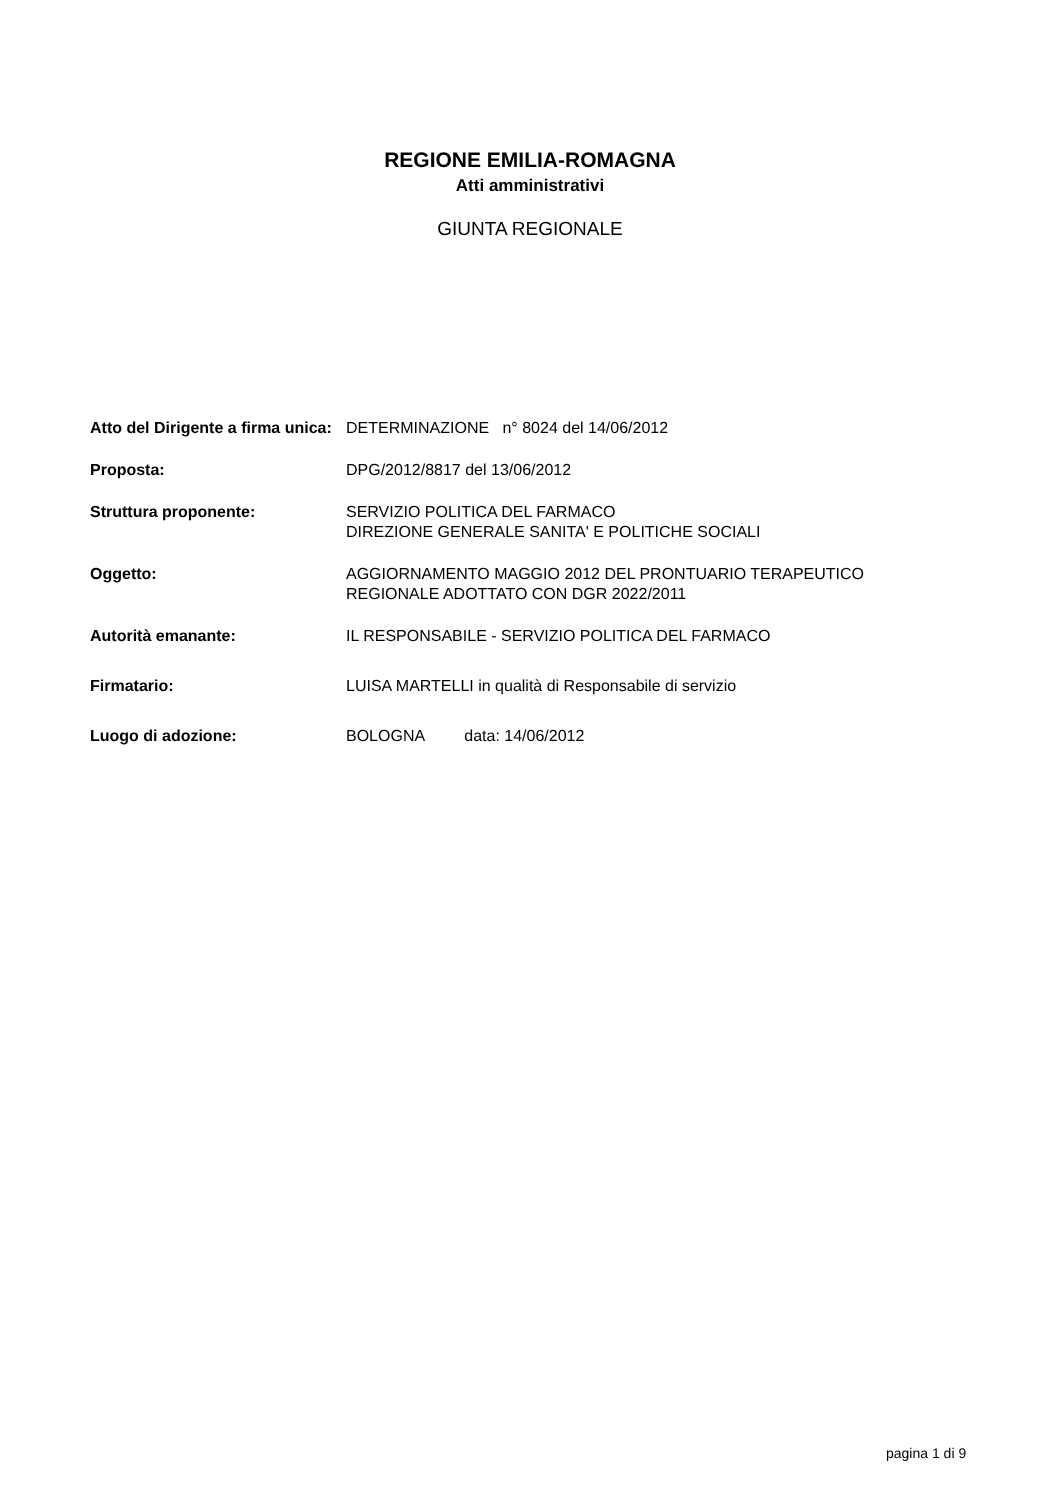REGIONE EMILIA-ROMAGNA
Atti amministrativi
GIUNTA REGIONALE
| Atto del Dirigente a firma unica: | DETERMINAZIONE n° 8024 del 14/06/2012 |
| Proposta: | DPG/2012/8817 del 13/06/2012 |
| Struttura proponente: | SERVIZIO POLITICA DEL FARMACO DIREZIONE GENERALE SANITA' E POLITICHE SOCIALI |
| Oggetto: | AGGIORNAMENTO MAGGIO 2012 DEL PRONTUARIO TERAPEUTICO REGIONALE ADOTTATO CON DGR 2022/2011 |
| Autorità emanante: | IL RESPONSABILE - SERVIZIO POLITICA DEL FARMACO |
| Firmatario: | LUISA MARTELLI in qualità di Responsabile di servizio |
| Luogo di adozione: | BOLOGNA data: 14/06/2012 |
pagina 1 di 9